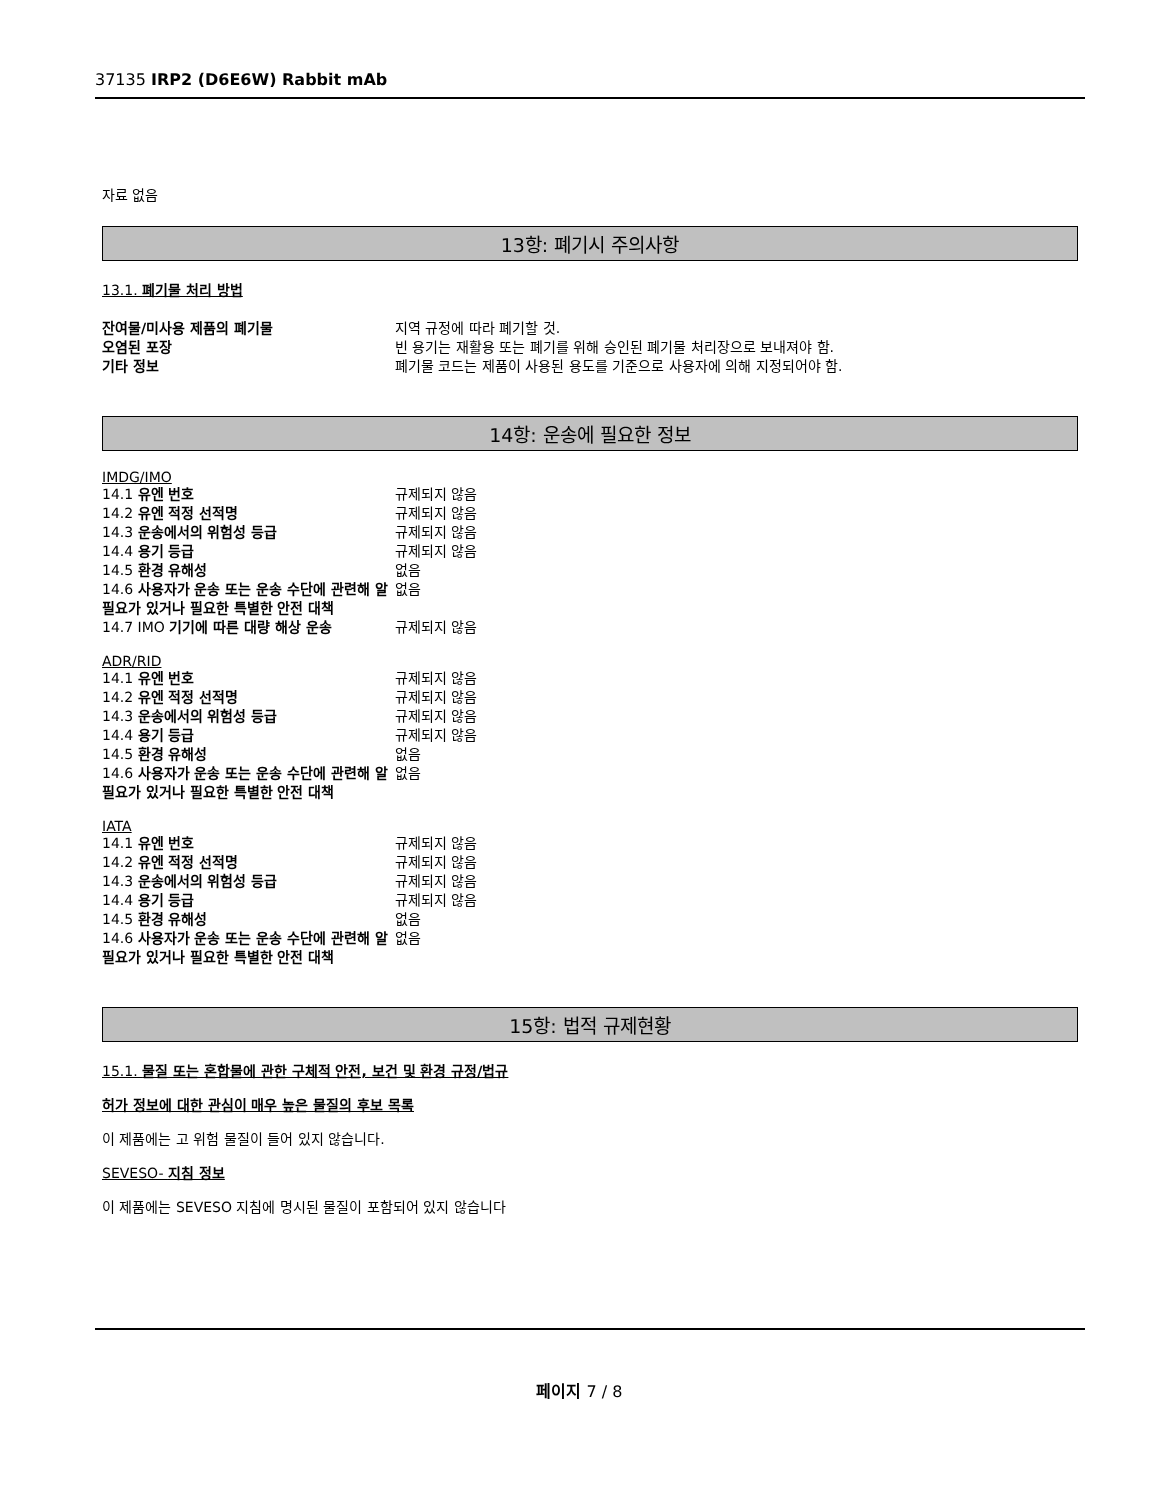37135 IRP2 (D6E6W) Rabbit mAb
자료 없음
13항: 폐기시 주의사항
13.1. 폐기물 처리 방법
| 잔여물/미사용 제품의 폐기물 | 지역 규정에 따라 폐기할 것. |
| 오염된 포장 | 빈 용기는 재활용 또는 폐기를 위해 승인된 폐기물 처리장으로 보내져야 함. |
| 기타 정보 | 폐기물 코드는 제품이 사용된 용도를 기준으로 사용자에 의해 지정되어야 함. |
14항: 운송에 필요한 정보
IMDG/IMO
| 14.1 유엔 번호 | 규제되지 않음 |
| 14.2 유엔 적정 선적명 | 규제되지 않음 |
| 14.3 운송에서의 위험성 등급 | 규제되지 않음 |
| 14.4 용기 등급 | 규제되지 않음 |
| 14.5 환경 유해성 | 없음 |
| 14.6 사용자가 운송 또는 운송 수단에 관련해 알 필요가 있거나 필요한 특별한 안전 대책 | 없음 |
| 14.7 IMO 기기에 따른 대량 해상 운송 | 규제되지 않음 |
ADR/RID
| 14.1 유엔 번호 | 규제되지 않음 |
| 14.2 유엔 적정 선적명 | 규제되지 않음 |
| 14.3 운송에서의 위험성 등급 | 규제되지 않음 |
| 14.4 용기 등급 | 규제되지 않음 |
| 14.5 환경 유해성 | 없음 |
| 14.6 사용자가 운송 또는 운송 수단에 관련해 알 필요가 있거나 필요한 특별한 안전 대책 | 없음 |
IATA
| 14.1 유엔 번호 | 규제되지 않음 |
| 14.2 유엔 적정 선적명 | 규제되지 않음 |
| 14.3 운송에서의 위험성 등급 | 규제되지 않음 |
| 14.4 용기 등급 | 규제되지 않음 |
| 14.5 환경 유해성 | 없음 |
| 14.6 사용자가 운송 또는 운송 수단에 관련해 알 필요가 있거나 필요한 특별한 안전 대책 | 없음 |
15항: 법적 규제현황
15.1. 물질 또는 혼합물에 관한 구체적 안전, 보건 및 환경 규정/법규
허가 정보에 대한 관심이 매우 높은 물질의 후보 목록
이 제품에는 고 위험 물질이 들어 있지 않습니다.
SEVESO- 지침 정보
이 제품에는 SEVESO 지침에 명시된 물질이 포함되어 있지 않습니다
페이지 7 / 8